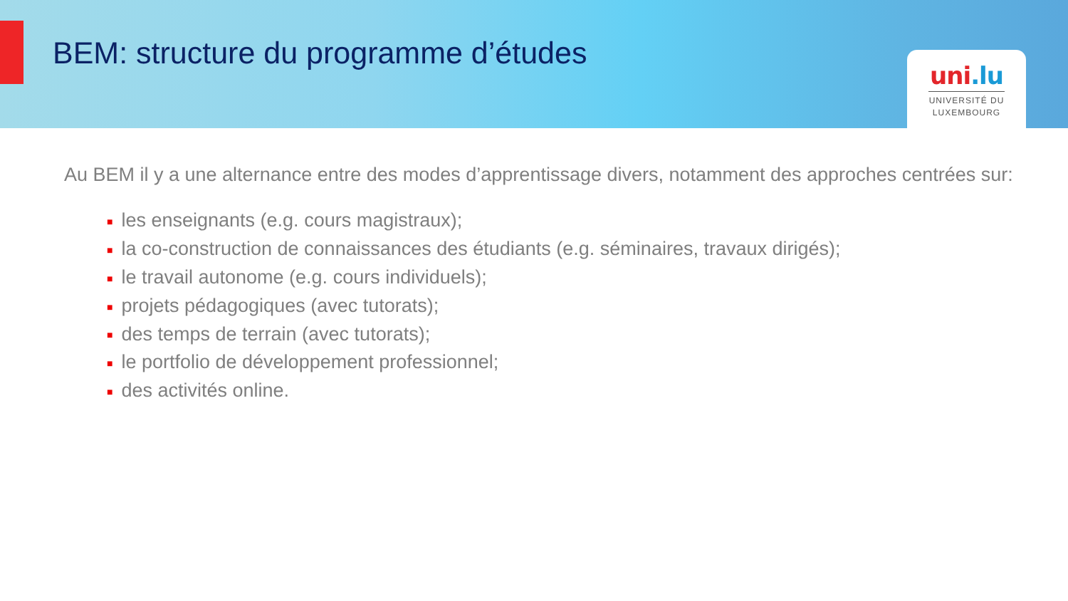BEM: structure du programme d’études
uni.lu
UNIVERSITÉ DU
LUXEMBOURG
Au BEM il y a une alternance entre des modes d’apprentissage divers, notamment des approches centrées sur:
■ les enseignants (e.g. cours magistraux);
■ la co-construction de connaissances des étudiants (e.g. séminaires, travaux dirigés);
■ le travail autonome (e.g. cours individuels);
■ projets pédagogiques (avec tutorats);
■ des temps de terrain (avec tutorats);
■ le portfolio de développement professionnel;
■ des activités online.